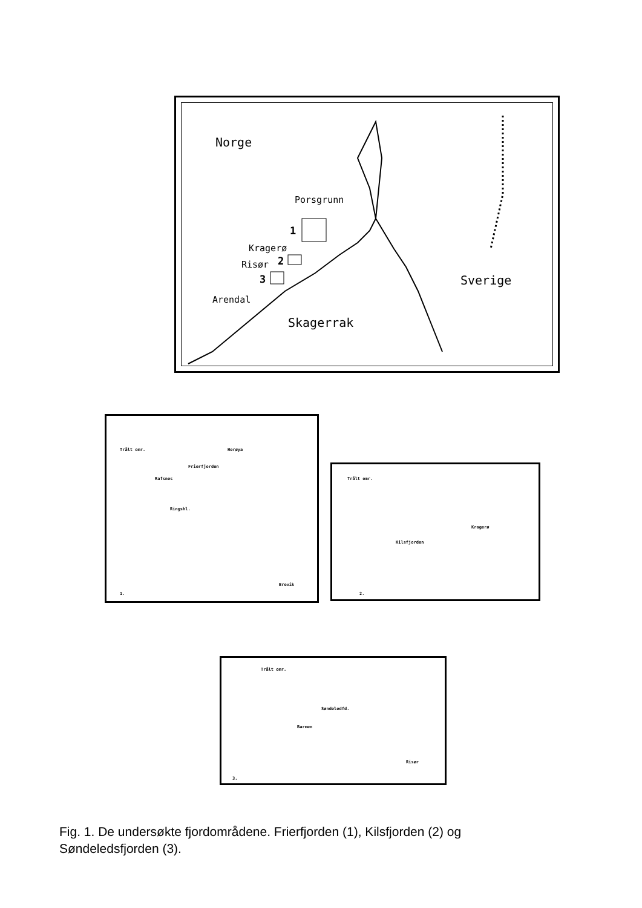Norge
Porsgrunn
1
Kragerø
2 Risør
3
Arendal
Skagerrak
Sverige
Trålt omr. Herøya
Frierfjorden
Rafsnes
Ringshl.
Brevik
1.
Trålt omr.
Kragerø
Kilsfjorden
2.
Trålt omr.
Søndeledfd.
Barmen
Risør
3.
Fig. 1. De undersøkte fjordområdene. Frierfjorden (1), Kilsfjorden (2) og Søndeledsfjorden (3).